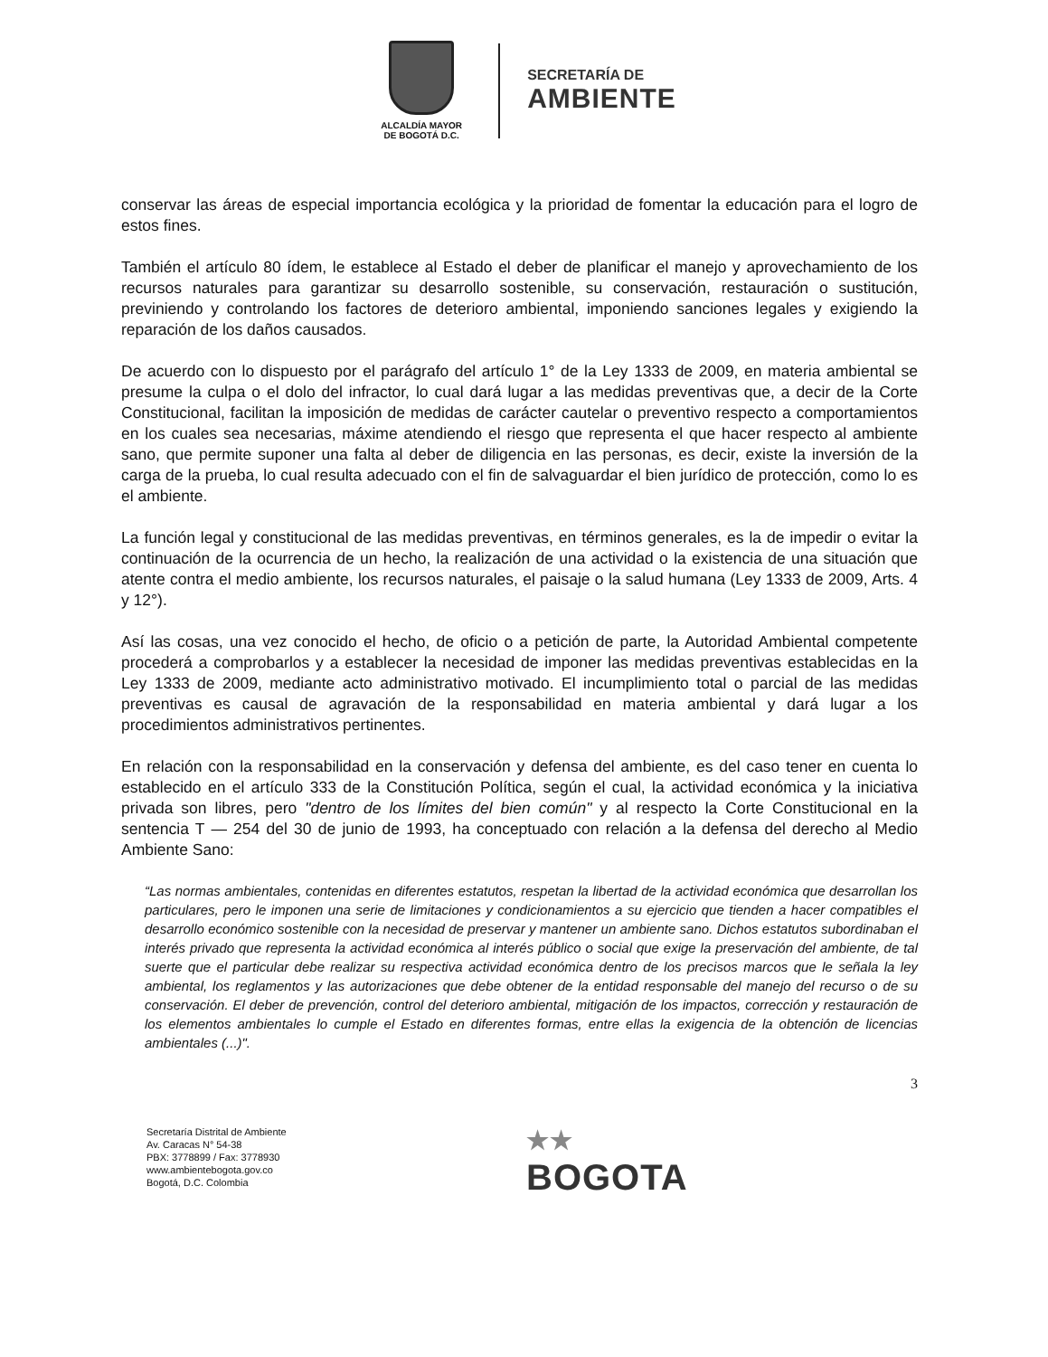ALCALDÍA MAYOR
DE BOGOTÁ D.C.
SECRETARÍA DE
AMBIENTE
conservar las áreas de especial importancia ecológica y la prioridad de fomentar la educación para el logro de estos fines.
También el artículo 80 ídem, le establece al Estado el deber de planificar el manejo y aprovechamiento de los recursos naturales para garantizar su desarrollo sostenible, su conservación, restauración o sustitución, previniendo y controlando los factores de deterioro ambiental, imponiendo sanciones legales y exigiendo la reparación de los daños causados.
De acuerdo con lo dispuesto por el parágrafo del artículo 1° de la Ley 1333 de 2009, en materia ambiental se presume la culpa o el dolo del infractor, lo cual dará lugar a las medidas preventivas que, a decir de la Corte Constitucional, facilitan la imposición de medidas de carácter cautelar o preventivo respecto a comportamientos en los cuales sea necesarias, máxime atendiendo el riesgo que representa el que hacer respecto al ambiente sano, que permite suponer una falta al deber de diligencia en las personas, es decir, existe la inversión de la carga de la prueba, lo cual resulta adecuado con el fin de salvaguardar el bien jurídico de protección, como lo es el ambiente.
La función legal y constitucional de las medidas preventivas, en términos generales, es la de impedir o evitar la continuación de la ocurrencia de un hecho, la realización de una actividad o la existencia de una situación que atente contra el medio ambiente, los recursos naturales, el paisaje o la salud humana (Ley 1333 de 2009, Arts. 4 y 12°).
Así las cosas, una vez conocido el hecho, de oficio o a petición de parte, la Autoridad Ambiental competente procederá a comprobarlos y a establecer la necesidad de imponer las medidas preventivas establecidas en la Ley 1333 de 2009, mediante acto administrativo motivado. El incumplimiento total o parcial de las medidas preventivas es causal de agravación de la responsabilidad en materia ambiental y dará lugar a los procedimientos administrativos pertinentes.
En relación con la responsabilidad en la conservación y defensa del ambiente, es del caso tener en cuenta lo establecido en el artículo 333 de la Constitución Política, según el cual, la actividad económica y la iniciativa privada son libres, pero "dentro de los límites del bien común" y al respecto la Corte Constitucional en la sentencia T — 254 del 30 de junio de 1993, ha conceptuado con relación a la defensa del derecho al Medio Ambiente Sano:
“Las normas ambientales, contenidas en diferentes estatutos, respetan la libertad de la actividad económica que desarrollan los particulares, pero le imponen una serie de limitaciones y condicionamientos a su ejercicio que tienden a hacer compatibles el desarrollo económico sostenible con la necesidad de preservar y mantener un ambiente sano. Dichos estatutos subordinaban el interés privado que representa la actividad económica al interés público o social que exige la preservación del ambiente, de tal suerte que el particular debe realizar su respectiva actividad económica dentro de los precisos marcos que le señala la ley ambiental, los reglamentos y las autorizaciones que debe obtener de la entidad responsable del manejo del recurso o de su conservación. El deber de prevención, control del deterioro ambiental, mitigación de los impactos, corrección y restauración de los elementos ambientales lo cumple el Estado en diferentes formas, entre ellas la exigencia de la obtención de licencias ambientales (...)".
3
Secretaría Distrital de Ambiente
Av. Caracas N° 54-38
PBX: 3778899 / Fax: 3778930
www.ambientebogota.gov.co
Bogotá, D.C. Colombia
★★
BOGOTA